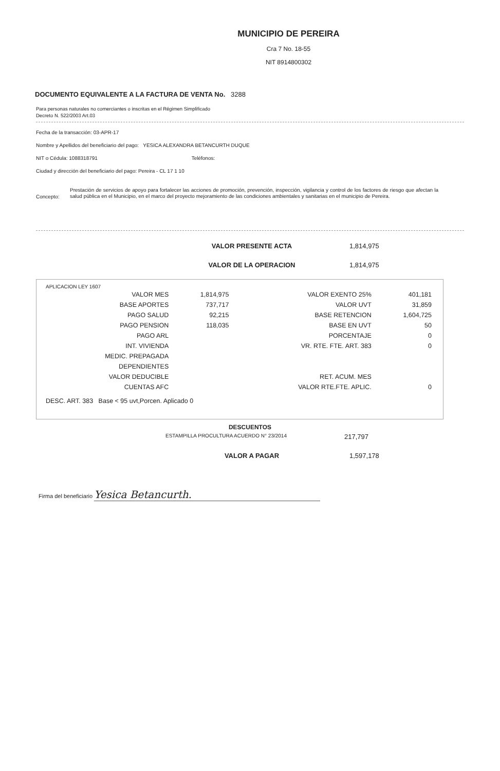MUNICIPIO DE PEREIRA
Cra 7 No. 18-55
NIT 8914800302
DOCUMENTO EQUIVALENTE A LA FACTURA DE VENTA No. 3288
Para personas naturales no comerciantes o inscritas en el Régimen Simplificado
Decreto N. 522/2003 Art.03
Fecha de la transacción: 03-APR-17
Nombre y Apellidos del beneficiario del pago: YESICA ALEXANDRA BETANCURTH DUQUE
NIT o Cédula: 1088318791 Teléfonos:
Ciudad y dirección del beneficiario del pago: Pereira - CL 17 1 10
Concepto:
Prestación de servicios de apoyo para fortalecer las acciones de promoción, prevención, inspección, vigilancia y control de los factores de riesgo que afectan la salud pública en el Municipio, en el marco del proyecto mejoramiento de las condiciones ambientales y sanitarias en el municipio de Pereira.
VALOR PRESENTE ACTA 1,814,975
VALOR DE LA OPERACION 1,814,975
APLICACION LEY 1607
| VALOR MES | 1,814,975 | VALOR EXENTO 25% | 401,181 |
| BASE APORTES | 737,717 | VALOR UVT | 31,859 |
| PAGO SALUD | 92,215 | BASE RETENCION | 1,604,725 |
| PAGO PENSION | 118,035 | BASE EN UVT | 50 |
| PAGO ARL | | PORCENTAJE | 0 |
| INT. VIVIENDA | | VR. RTE. FTE. ART. 383 | 0 |
| MEDIC. PREPAGADA | | | |
| DEPENDIENTES | | | |
| VALOR DEDUCIBLE | | RET. ACUM. MES | |
| CUENTAS AFC | | VALOR RTE.FTE. APLIC. | 0 |
DESC. ART. 383 Base < 95 uvt,Porcen. Aplicado 0
DESCUENTOS
ESTAMPILLA PROCULTURA ACUERDO N° 23/2014 217,797
VALOR A PAGAR 1,597,178
Firma del beneficiario Yesica Betancurth.